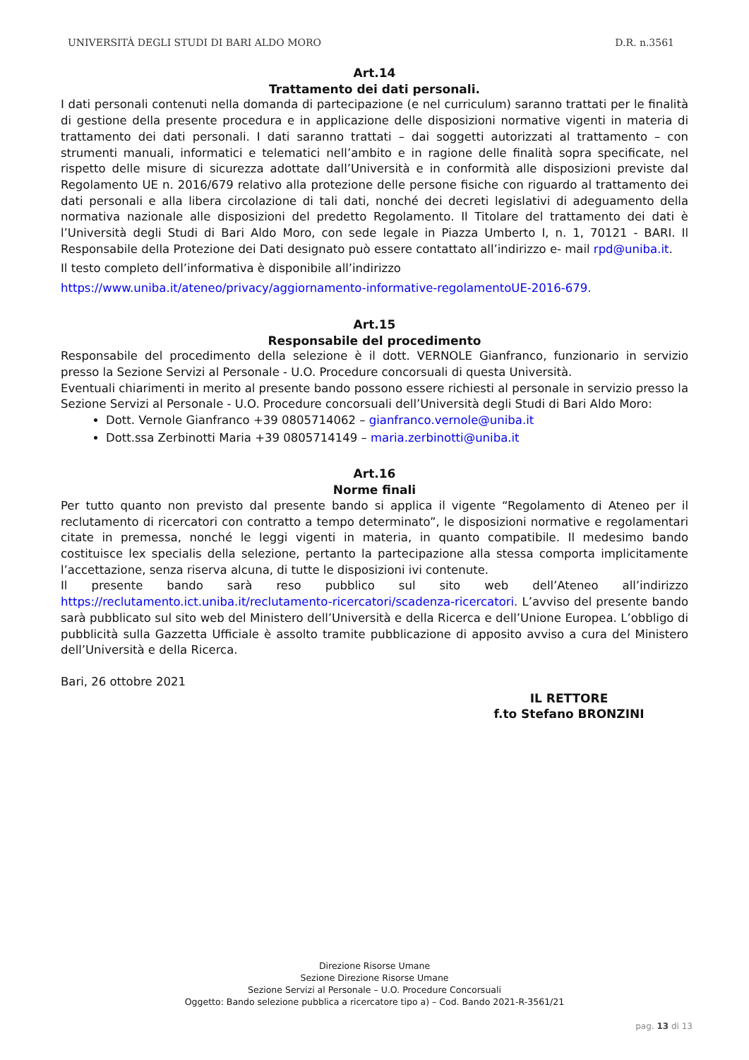UNIVERSITÀ DEGLI STUDI DI BARI ALDO MORO D.R. n.3561
Art.14
Trattamento dei dati personali.
I dati personali contenuti nella domanda di partecipazione (e nel curriculum) saranno trattati per le finalità di gestione della presente procedura e in applicazione delle disposizioni normative vigenti in materia di trattamento dei dati personali. I dati saranno trattati – dai soggetti autorizzati al trattamento – con strumenti manuali, informatici e telematici nell’ambito e in ragione delle finalità sopra specificate, nel rispetto delle misure di sicurezza adottate dall’Università e in conformità alle disposizioni previste dal Regolamento UE n. 2016/679 relativo alla protezione delle persone fisiche con riguardo al trattamento dei dati personali e alla libera circolazione di tali dati, nonché dei decreti legislativi di adeguamento della normativa nazionale alle disposizioni del predetto Regolamento. Il Titolare del trattamento dei dati è l’Università degli Studi di Bari Aldo Moro, con sede legale in Piazza Umberto I, n. 1, 70121 - BARI. Il Responsabile della Protezione dei Dati designato può essere contattato all’indirizzo e- mail rpd@uniba.it.
Il testo completo dell’informativa è disponibile all’indirizzo
https://www.uniba.it/ateneo/privacy/aggiornamento-informative-regolamentoUE-2016-679.
Art.15
Responsabile del procedimento
Responsabile del procedimento della selezione è il dott. VERNOLE Gianfranco, funzionario in servizio presso la Sezione Servizi al Personale - U.O. Procedure concorsuali di questa Università.
Eventuali chiarimenti in merito al presente bando possono essere richiesti al personale in servizio presso la Sezione Servizi al Personale - U.O. Procedure concorsuali dell’Università degli Studi di Bari Aldo Moro:
Dott. Vernole Gianfranco +39 0805714062 – gianfranco.vernole@uniba.it
Dott.ssa Zerbinotti Maria +39 0805714149 – maria.zerbinotti@uniba.it
Art.16
Norme finali
Per tutto quanto non previsto dal presente bando si applica il vigente “Regolamento di Ateneo per il reclutamento di ricercatori con contratto a tempo determinato”, le disposizioni normative e regolamentari citate in premessa, nonché le leggi vigenti in materia, in quanto compatibile. Il medesimo bando costituisce lex specialis della selezione, pertanto la partecipazione alla stessa comporta implicitamente l’accettazione, senza riserva alcuna, di tutte le disposizioni ivi contenute.
Il presente bando sarà reso pubblico sul sito web dell’Ateneo all’indirizzo https://reclutamento.ict.uniba.it/reclutamento-ricercatori/scadenza-ricercatori. L’avviso del presente bando sarà pubblicato sul sito web del Ministero dell’Università e della Ricerca e dell’Unione Europea. L’obbligo di pubblicità sulla Gazzetta Ufficiale è assolto tramite pubblicazione di apposito avviso a cura del Ministero dell’Università e della Ricerca.
Bari, 26 ottobre 2021
IL RETTORE
f.to Stefano BRONZINI
Direzione Risorse Umane
Sezione Direzione Risorse Umane
Sezione Servizi al Personale – U.O. Procedure Concorsuali
Oggetto: Bando selezione pubblica a ricercatore tipo a) – Cod. Bando 2021-R-3561/21
pag. 13 di 13